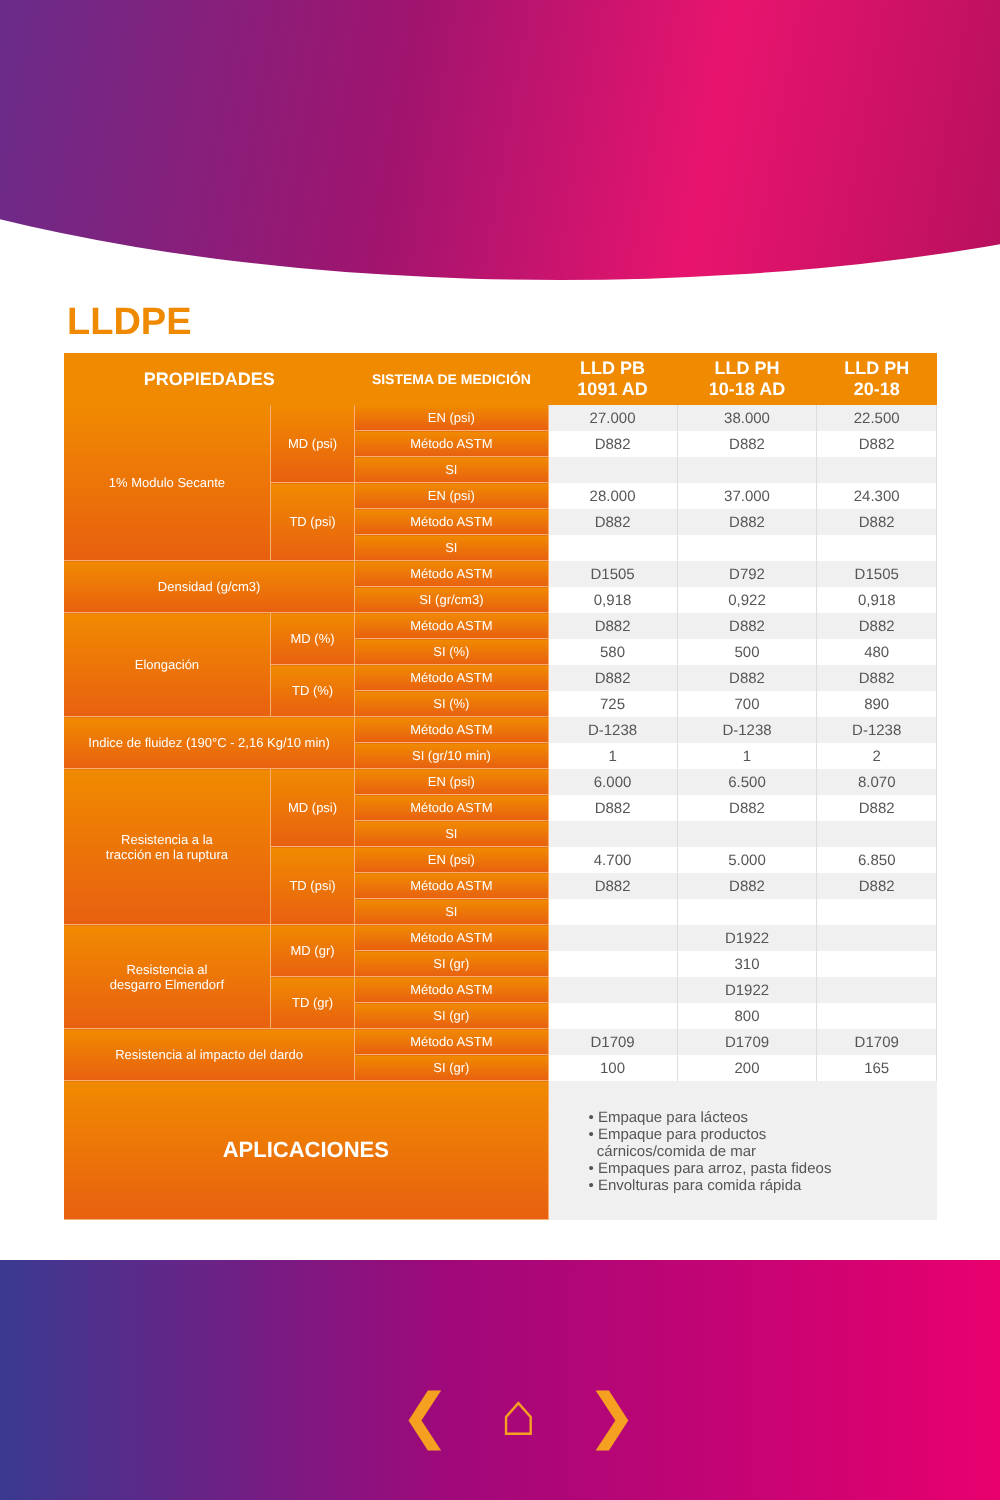LLDPE
| PROPIEDADES | | SISTEMA DE MEDICIÓN | LLD PB 1091 AD | LLD PH 10-18 AD | LLD PH 20-18 |
| --- | --- | --- | --- | --- | --- |
| 1% Modulo Secante | MD (psi) | EN (psi) | 27.000 | 38.000 | 22.500 |
| | | Método ASTM | D882 | D882 | D882 |
| | | SI | | | |
| | TD (psi) | EN (psi) | 28.000 | 37.000 | 24.300 |
| | | Método ASTM | D882 | D882 | D882 |
| | | SI | | | |
| Densidad (g/cm3) | | Método ASTM | D1505 | D792 | D1505 |
| | | SI (gr/cm3) | 0,918 | 0,922 | 0,918 |
| Elongación | MD (%) | Método ASTM | D882 | D882 | D882 |
| | | SI (%) | 580 | 500 | 480 |
| | TD (%) | Método ASTM | D882 | D882 | D882 |
| | | SI (%) | 725 | 700 | 890 |
| Indice de fluidez (190°C - 2,16 Kg/10 min) | | Método ASTM | D-1238 | D-1238 | D-1238 |
| | | SI (gr/10 min) | 1 | 1 | 2 |
| Resistencia a la tracción en la ruptura | MD (psi) | EN (psi) | 6.000 | 6.500 | 8.070 |
| | | Método ASTM | D882 | D882 | D882 |
| | | SI | | | |
| | TD (psi) | EN (psi) | 4.700 | 5.000 | 6.850 |
| | | Método ASTM | D882 | D882 | D882 |
| | | SI | | | |
| Resistencia al desgarro Elmendorf | MD (gr) | Método ASTM | | D1922 | |
| | | SI (gr) | | 310 | |
| | TD (gr) | Método ASTM | | D1922 | |
| | | SI (gr) | | 800 | |
| Resistencia al impacto del dardo | | Método ASTM | D1709 | D1709 | D1709 |
| | | SI (gr) | 100 | 200 | 165 |
| APLICACIONES | | | • Empaque para lácteos • Empaque para productos cárnicos/comida de mar • Empaques para arroz, pasta fideos • Envolturas para comida rápida | | |
❮ ⌂ ❯